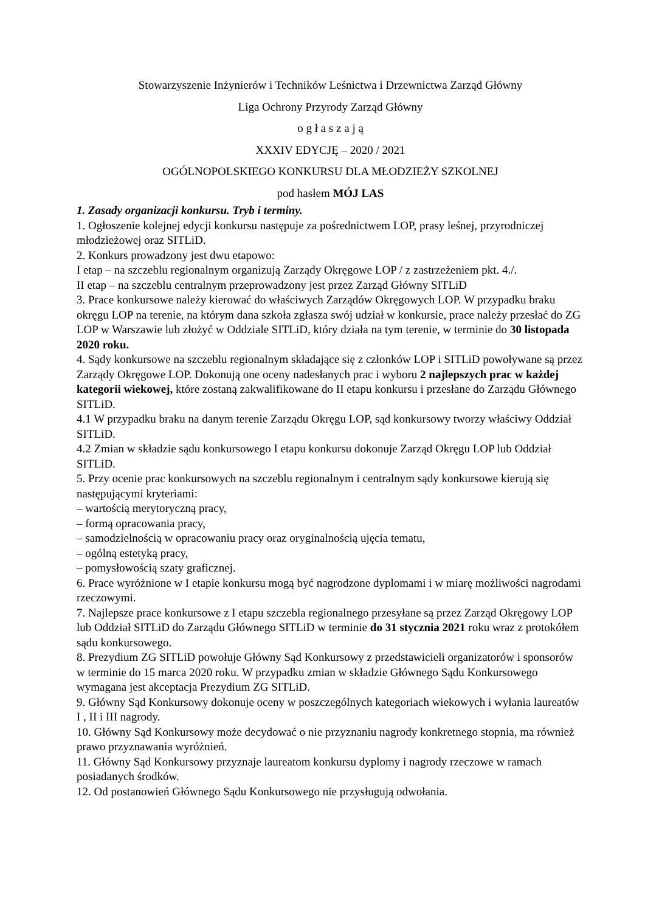Stowarzyszenie Inżynierów i Techników Leśnictwa i Drzewnictwa Zarząd Główny
Liga Ochrony Przyrody Zarząd Główny
o g ł a s z a j ą
XXXIV EDYCJĘ – 2020 / 2021
OGÓLNOPOLSKIEGO KONKURSU DLA MŁODZIEŻY SZKOLNEJ
pod hasłem MÓJ LAS
1. Zasady organizacji konkursu. Tryb i terminy.
1. Ogłoszenie kolejnej edycji konkursu następuje za pośrednictwem LOP, prasy leśnej, przyrodniczej młodzieżowej oraz SITLiD.
2. Konkurs prowadzony jest dwu etapowo:
I etap – na szczeblu regionalnym organizują Zarządy Okręgowe LOP / z zastrzeżeniem pkt. 4./.
II etap – na szczeblu centralnym przeprowadzony jest przez Zarząd Główny SITLiD
3. Prace konkursowe należy kierować do właściwych Zarządów Okręgowych LOP. W przypadku braku okręgu LOP na terenie, na którym dana szkoła zgłasza swój udział w konkursie, prace należy przesłać do ZG LOP w Warszawie lub złożyć w Oddziale SITLiD, który działa na tym terenie, w terminie do 30 listopada 2020 roku.
4. Sądy konkursowe na szczeblu regionalnym składające się z członków LOP i SITLiD powoływane są przez Zarządy Okręgowe LOP. Dokonują one oceny nadesłanych prac i wyboru 2 najlepszych prac w każdej kategorii wiekowej, które zostaną zakwalifikowane do II etapu konkursu i przesłane do Zarządu Głównego SITLiD.
4.1 W przypadku braku na danym terenie Zarządu Okręgu LOP, sąd konkursowy tworzy właściwy Oddział SITLiD.
4.2 Zmian w składzie sądu konkursowego I etapu konkursu dokonuje Zarząd Okręgu LOP lub Oddział SITLiD.
5. Przy ocenie prac konkursowych na szczeblu regionalnym i centralnym sądy konkursowe kierują się następującymi kryteriami:
– wartością merytoryczną pracy,
– formą opracowania pracy,
– samodzielnością w opracowaniu pracy oraz oryginalnością ujęcia tematu,
– ogólną estetyką pracy,
– pomysłowością szaty graficznej.
6. Prace wyróżnione w I etapie konkursu mogą być nagrodzone dyplomami i w miarę możliwości nagrodami rzeczowymi.
7. Najlepsze prace konkursowe z I etapu szczebla regionalnego przesyłane są przez Zarząd Okręgowy LOP lub Oddział SITLiD do Zarządu Głównego SITLiD w terminie do 31 stycznia 2021 roku wraz z protokółem sądu konkursowego.
8. Prezydium ZG SITLiD powołuje Główny Sąd Konkursowy z przedstawicieli organizatorów i sponsorów w terminie do 15 marca 2020 roku. W przypadku zmian w składzie Głównego Sądu Konkursowego wymagana jest akceptacja Prezydium ZG SITLiD.
9. Główny Sąd Konkursowy dokonuje oceny w poszczególnych kategoriach wiekowych i wyłania laureatów I , II i III nagrody.
10. Główny Sąd Konkursowy może decydować o nie przyznaniu nagrody konkretnego stopnia, ma również prawo przyznawania wyróżnień.
11. Główny Sąd Konkursowy przyznaje laureatom konkursu dyplomy i nagrody rzeczowe w ramach posiadanych środków.
12. Od postanowień Głównego Sądu Konkursowego nie przysługują odwołania.